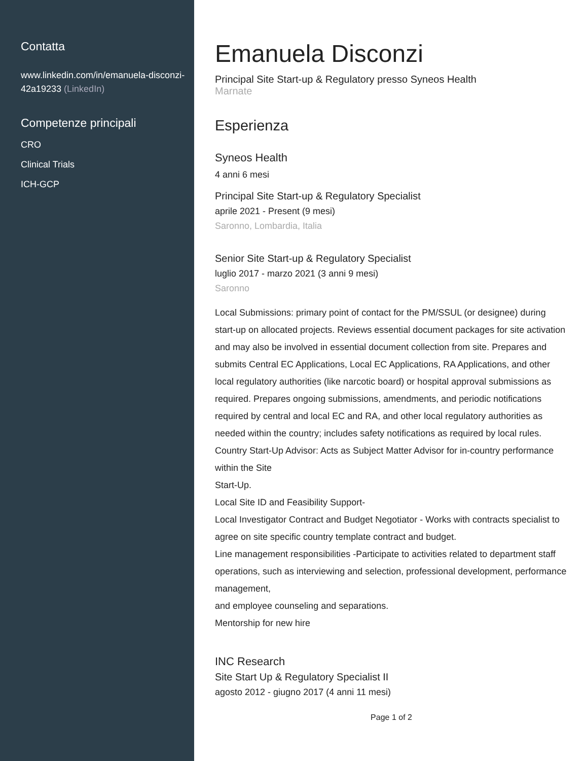Contatta
www.linkedin.com/in/emanuela-disconzi-42a19233 (LinkedIn)
Competenze principali
CRO
Clinical Trials
ICH-GCP
Emanuela Disconzi
Principal Site Start-up & Regulatory presso Syneos Health
Marnate
Esperienza
Syneos Health
4 anni 6 mesi
Principal Site Start-up & Regulatory Specialist
aprile 2021 - Present (9 mesi)
Saronno, Lombardia, Italia
Senior Site Start-up & Regulatory Specialist
luglio 2017 - marzo 2021 (3 anni 9 mesi)
Saronno
Local Submissions: primary point of contact for the PM/SSUL (or designee) during start-up on allocated projects. Reviews essential document packages for site activation and may also be involved in essential document collection from site. Prepares and submits Central EC Applications, Local EC Applications, RA Applications, and other local regulatory authorities (like narcotic board) or hospital approval submissions as required. Prepares ongoing submissions, amendments, and periodic notifications required by central and local EC and RA, and other local regulatory authorities as needed within the country; includes safety notifications as required by local rules.
Country Start-Up Advisor: Acts as Subject Matter Advisor for in-country performance within the Site
Start-Up.
Local Site ID and Feasibility Support-
Local Investigator Contract and Budget Negotiator - Works with contracts specialist to agree on site specific country template contract and budget.
Line management responsibilities -Participate to activities related to department staff
operations, such as interviewing and selection, professional development, performance management,
and employee counseling and separations.
Mentorship for new hire
INC Research
Site Start Up & Regulatory Specialist II
agosto 2012 - giugno 2017 (4 anni 11 mesi)
Page 1 of 2